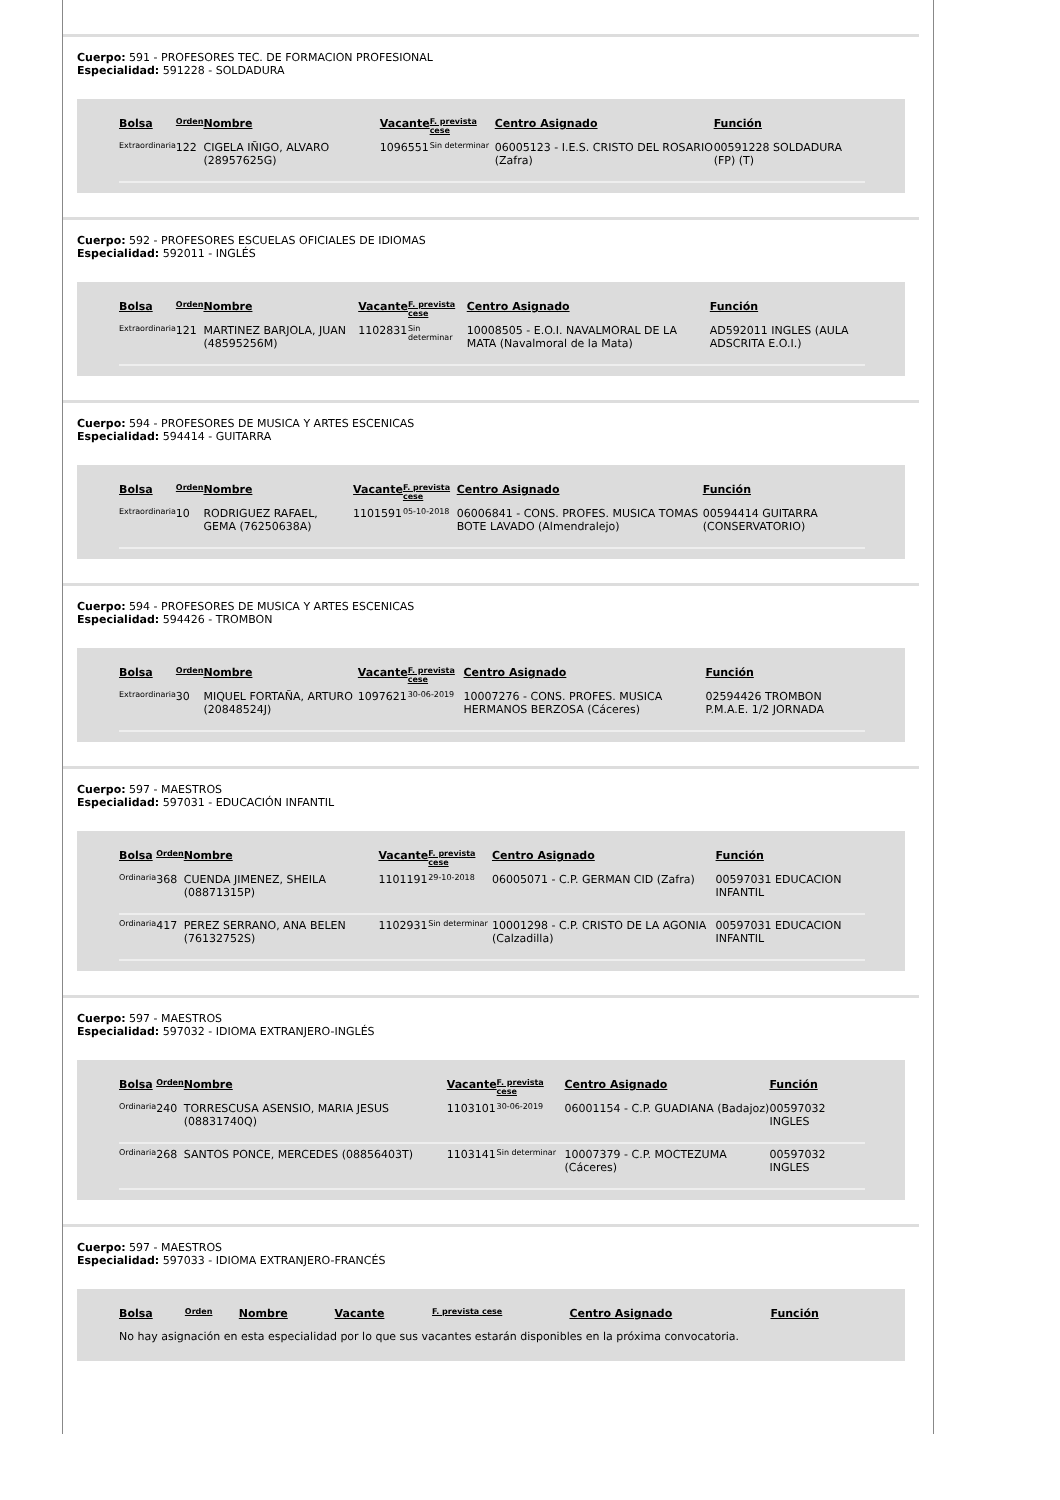Cuerpo: 591 - PROFESORES TEC. DE FORMACION PROFESIONAL
Especialidad: 591228 - SOLDADURA
| Bolsa | Orden | Nombre | Vacante | F. prevista cese | Centro Asignado | Función |
| --- | --- | --- | --- | --- | --- | --- |
| Extraordinaria | 122 | CIGELA IÑIGO, ALVARO (28957625G) | 1096551 | Sin determinar | 06005123 - I.E.S. CRISTO DEL ROSARIO (Zafra) | 00591228 SOLDADURA (FP) (T) |
Cuerpo: 592 - PROFESORES ESCUELAS OFICIALES DE IDIOMAS
Especialidad: 592011 - INGLÉS
| Bolsa | Orden | Nombre | Vacante | F. prevista cese | Centro Asignado | Función |
| --- | --- | --- | --- | --- | --- | --- |
| Extraordinaria | 121 | MARTINEZ BARJOLA, JUAN (48595256M) | 1102831 | Sin determinar | 10008505 - E.O.I. NAVALMORAL DE LA MATA (Navalmoral de la Mata) | AD592011 INGLES (AULA ADSCRITA E.O.I.) |
Cuerpo: 594 - PROFESORES DE MUSICA Y ARTES ESCENICAS
Especialidad: 594414 - GUITARRA
| Bolsa | Orden | Nombre | Vacante | F. prevista cese | Centro Asignado | Función |
| --- | --- | --- | --- | --- | --- | --- |
| Extraordinaria | 10 | RODRIGUEZ RAFAEL, GEMA (76250638A) | 1101591 | 05-10-2018 | 06006841 - CONS. PROFES. MUSICA TOMAS BOTE LAVADO (Almendralejo) | 00594414 GUITARRA (CONSERVATORIO) |
Cuerpo: 594 - PROFESORES DE MUSICA Y ARTES ESCENICAS
Especialidad: 594426 - TROMBON
| Bolsa | Orden | Nombre | Vacante | F. prevista cese | Centro Asignado | Función |
| --- | --- | --- | --- | --- | --- | --- |
| Extraordinaria | 30 | MIQUEL FORTAÑA, ARTURO (20848524J) | 1097621 | 30-06-2019 | 10007276 - CONS. PROFES. MUSICA HERMANOS BERZOSA (Cáceres) | 02594426 TROMBON P.M.A.E. 1/2 JORNADA |
Cuerpo: 597 - MAESTROS
Especialidad: 597031 - EDUCACIÓN INFANTIL
| Bolsa | Orden | Nombre | Vacante | F. prevista cese | Centro Asignado | Función |
| --- | --- | --- | --- | --- | --- | --- |
| Ordinaria | 368 | CUENDA JIMENEZ, SHEILA (08871315P) | 1101191 | 29-10-2018 | 06005071 - C.P. GERMAN CID (Zafra) | 00597031 EDUCACION INFANTIL |
| Ordinaria | 417 | PEREZ SERRANO, ANA BELEN (76132752S) | 1102931 | Sin determinar | 10001298 - C.P. CRISTO DE LA AGONIA (Calzadilla) | 00597031 EDUCACION INFANTIL |
Cuerpo: 597 - MAESTROS
Especialidad: 597032 - IDIOMA EXTRANJERO-INGLÉS
| Bolsa | Orden | Nombre | Vacante | F. prevista cese | Centro Asignado | Función |
| --- | --- | --- | --- | --- | --- | --- |
| Ordinaria | 240 | TORRESCUSA ASENSIO, MARIA JESUS (08831740Q) | 1103101 | 30-06-2019 | 06001154 - C.P. GUADIANA (Badajoz) | 00597032 INGLES |
| Ordinaria | 268 | SANTOS PONCE, MERCEDES (08856403T) | 1103141 | Sin determinar | 10007379 - C.P. MOCTEZUMA (Cáceres) | 00597032 INGLES |
Cuerpo: 597 - MAESTROS
Especialidad: 597033 - IDIOMA EXTRANJERO-FRANCÉS
| Bolsa | Orden | Nombre | Vacante | F. prevista cese | Centro Asignado | Función |
| --- | --- | --- | --- | --- | --- | --- |
No hay asignación en esta especialidad por lo que sus vacantes estarán disponibles en la próxima convocatoria.